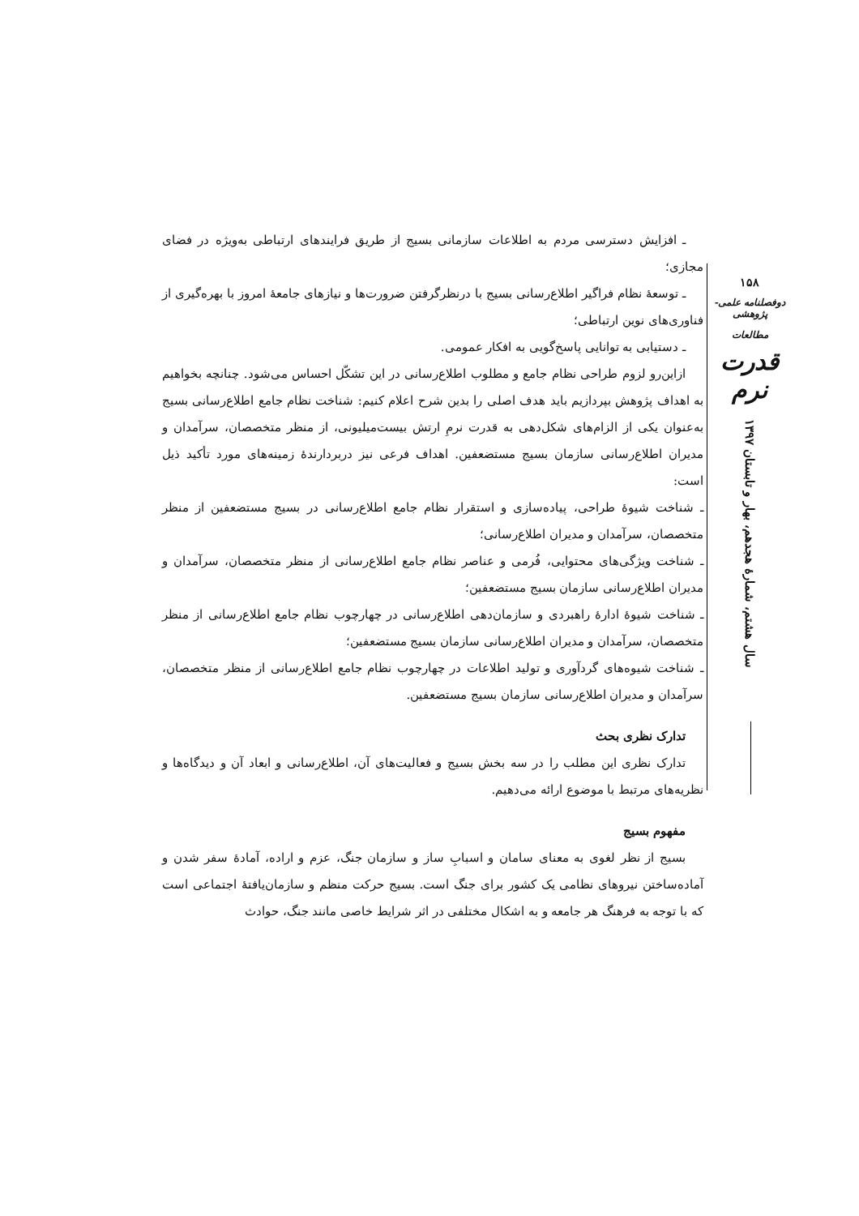ـ افزایش دسترسی مردم به اطلاعات سازمانی بسیج از طریق فرایندهای ارتباطی به‌ویژه در فضای مجازی؛
ـ توسعهٔ نظام فراگیر اطلاع‌رسانی بسیج با درنظرگرفتن ضرورت‌ها و نیازهای جامعهٔ امروز با بهره‌گیری از فناوری‌های نوین ارتباطی؛
ـ دستیابی به توانایی پاسخ‌گویی به افکار عمومی.
ازاین‌رو لزوم طراحی نظام جامع و مطلوب اطلاع‌رسانی در این تشکّل احساس می‌شود. چنانچه بخواهیم به اهداف پژوهش بپردازیم باید هدف اصلی را بدین شرح اعلام کنیم: شناخت نظام جامع اطلاع‌رسانی بسیج به‌عنوان یکی از الزام‌های شکل‌دهی به قدرت نرمِ ارتش بیست‌میلیونی، از منظر متخصصان، سرآمدان و مدیران اطلاع‌رسانی سازمان بسیج مستضعفین. اهداف فرعی نیز دربردارندهٔ زمینه‌های مورد تأکید ذیل است:
ـ شناخت شیوهٔ طراحی، پیاده‌سازی و استقرار نظام جامع اطلاع‌رسانی در بسیج مستضعفین از منظر متخصصان، سرآمدان و مدیران اطلاع‌رسانی؛
ـ شناخت ویژگی‌های محتوایی، فُرمی و عناصر نظام جامع اطلاع‌رسانی از منظر متخصصان، سرآمدان و مدیران اطلاع‌رسانی سازمان بسیج مستضعفین؛
ـ شناخت شیوهٔ ادارهٔ راهبردی و سازمان‌دهی اطلاع‌رسانی در چهارچوب نظام جامع اطلاع‌رسانی از منظر متخصصان، سرآمدان و مدیران اطلاع‌رسانی سازمان بسیج مستضعفین؛
ـ شناخت شیوه‌های گردآوری و تولید اطلاعات در چهارچوب نظام جامع اطلاع‌رسانی از منظر متخصصان، سرآمدان و مدیران اطلاع‌رسانی سازمان بسیج مستضعفین.
تدارک نظری بحث
تدارک نظری این مطلب را در سه بخش بسیج و فعالیت‌های آن، اطلاع‌رسانی و ابعاد آن و دیدگاه‌ها و نظریه‌های مرتبط با موضوع ارائه می‌دهیم.
مفهوم بسیج
بسیج از نظر لغوی به معنای سامان و اسبابِ ساز و سازمان جنگ، عزم و اراده، آمادهٔ سفر شدن و آماده‌ساختن نیروهای نظامی یک کشور برای جنگ است. بسیج حرکت منظم و سازمان‌یافتهٔ اجتماعی است که با توجه به فرهنگ هر جامعه و به اشکال مختلفی در اثر شرایط خاصی مانند جنگ، حوادث
۱۵۸
دوفصلنامه علمی-پژوهشی
مطالعات
قدرت نرم
سال هشتم، شمارهٔ هجدهم، بهار و تابستان ۱۳۹۷